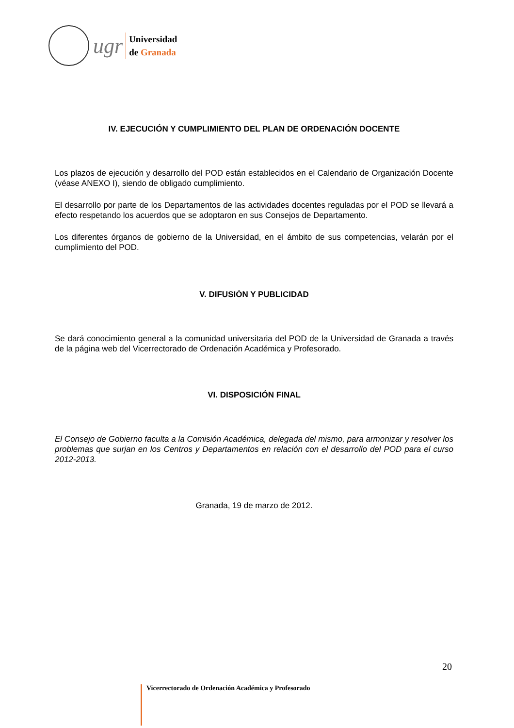ugr
Universidad
de Granada
IV. EJECUCIÓN Y CUMPLIMIENTO DEL PLAN DE ORDENACIÓN DOCENTE
Los plazos de ejecución y desarrollo del POD están establecidos en el Calendario de Organización Docente (véase ANEXO I), siendo de obligado cumplimiento.
El desarrollo por parte de los Departamentos de las actividades docentes reguladas por el POD se llevará a efecto respetando los acuerdos que se adoptaron en sus Consejos de Departamento.
Los diferentes órganos de gobierno de la Universidad, en el ámbito de sus competencias, velarán por el cumplimiento del POD.
V. DIFUSIÓN Y PUBLICIDAD
Se dará conocimiento general a la comunidad universitaria del POD de la Universidad de Granada a través de la página web del Vicerrectorado de Ordenación Académica y Profesorado.
VI. DISPOSICIÓN FINAL
El Consejo de Gobierno faculta a la Comisión Académica, delegada del mismo, para armonizar y resolver los problemas que surjan en los Centros y Departamentos en relación con el desarrollo del POD para el curso 2012-2013.
Granada, 19 de marzo de 2012.
20
Vicerrectorado de Ordenación Académica y Profesorado